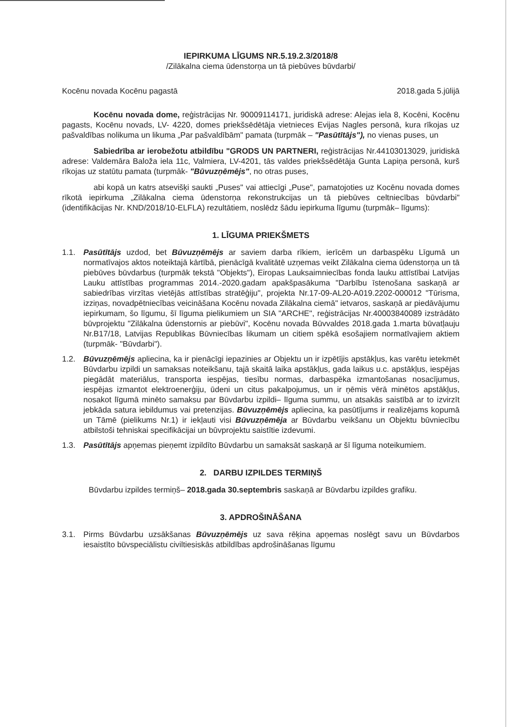IEPIRKUMA LĪGUMS NR.5.19.2.3/2018/8
/Zilākalna ciema ūdenstorņa un tā piebūves būvdarbi/
Kocēnu novada Kocēnu pagastā 2018.gada 5.jūlijā
Kocēnu novada dome, reģistrācijas Nr. 90009114171, juridiskā adrese: Alejas iela 8, Kocēni, Kocēnu pagasts, Kocēnu novads, LV- 4220, domes priekšsēdētāja vietnieces Evijas Nagles personā, kura rīkojas uz pašvaldības nolikuma un likuma „Par pašvaldībām" pamata (turpmāk – "Pasūtītājs"), no vienas puses, un
Sabiedrība ar ierobežotu atbildību "GRODS UN PARTNERI, reģistrācijas Nr.44103013029, juridiskā adrese: Valdemāra Baloža iela 11c, Valmiera, LV-4201, tās valdes priekšsēdētāja Gunta Lapiņa personā, kurš rīkojas uz statūtu pamata (turpmāk- "Būvuzņēmējs", no otras puses,
abi kopā un katrs atsevišķi saukti „Puses" vai attiecīgi „Puse", pamatojoties uz Kocēnu novada domes rīkotā iepirkuma „Zilākalna ciema ūdenstorņa rekonstrukcijas un tā piebūves celtniecības būvdarbi" (identifikācijas Nr. KND/2018/10-ELFLA) rezultātiem, noslēdz šādu iepirkuma līgumu (turpmāk– līgums):
1. LĪGUMA PRIEKŠMETS
1.1. Pasūtītājs uzdod, bet Būvuzņēmējs ar saviem darba rīkiem, ierīcēm un darbaspēku Līgumā un normatīvajos aktos noteiktajā kārtībā, pienācīgā kvalitātē uzņemas veikt Zilākalna ciema ūdenstorņa un tā piebūves būvdarbus (turpmāk tekstā "Objekts"), Eiropas Lauksaimniecības fonda lauku attīstībai Latvijas Lauku attīstības programmas 2014.-2020.gadam apakšpasākuma "Darbību īstenošana saskaņā ar sabiedrības virzītas vietējās attīstības stratēģiju", projekta Nr.17-09-AL20-A019.2202-000012 "Tūrisma, izziņas, novadpētniecības veicināšana Kocēnu novada Zilākalna ciemā" ietvaros, saskaņā ar piedāvājumu iepirkumam, šo līgumu, šī līguma pielikumiem un SIA "ARCHE", reģistrācijas Nr.40003840089 izstrādāto būvprojektu "Zilākalna ūdenstornis ar piebūvi", Kocēnu novada Būvvaldes 2018.gada 1.marta būvatļauju Nr.B17/18, Latvijas Republikas Būvniecības likumam un citiem spēkā esošajiem normatīvajiem aktiem (turpmāk- "Būvdarbi").
1.2. Būvuzņēmējs apliecina, ka ir pienācīgi iepazinies ar Objektu un ir izpētījis apstākļus, kas varētu ietekmēt Būvdarbu izpildi un samaksas noteikšanu, tajā skaitā laika apstākļus, gada laikus u.c. apstākļus, iespējas piegādāt materiālus, transporta iespējas, tiesību normas, darbaspēka izmantošanas nosacījumus, iespējas izmantot elektroenerģiju, ūdeni un citus pakalpojumus, un ir ņēmis vērā minētos apstākļus, nosakot līgumā minēto samaksu par Būvdarbu izpildi– līguma summu, un atsakās saistībā ar to izvirzīt jebkāda satura iebildumus vai pretenzijas. Būvuzņēmējs apliecina, ka pasūtījums ir realizējams kopumā un Tāmē (pielikums Nr.1) ir iekļauti visi Būvuzņēmēja ar Būvdarbu veikšanu un Objektu būvniecību atbilstoši tehniskai specifikācijai un būvprojektu saistītie izdevumi.
1.3. Pasūtītājs apņemas pieņemt izpildīto Būvdarbu un samaksāt saskaņā ar šī līguma noteikumiem.
2. DARBU IZPILDES TERMIŅŠ
Būvdarbu izpildes termiņš– 2018.gada 30.septembris saskaņā ar Būvdarbu izpildes grafiku.
3. APDROŠINĀŠANA
3.1. Pirms Būvdarbu uzsākšanas Būvuzņēmējs uz sava rēķina apņemas noslēgt savu un Būvdarbos iesaistīto būvspeciālistu civiltiesiskās atbildības apdrošināšanas līgumu